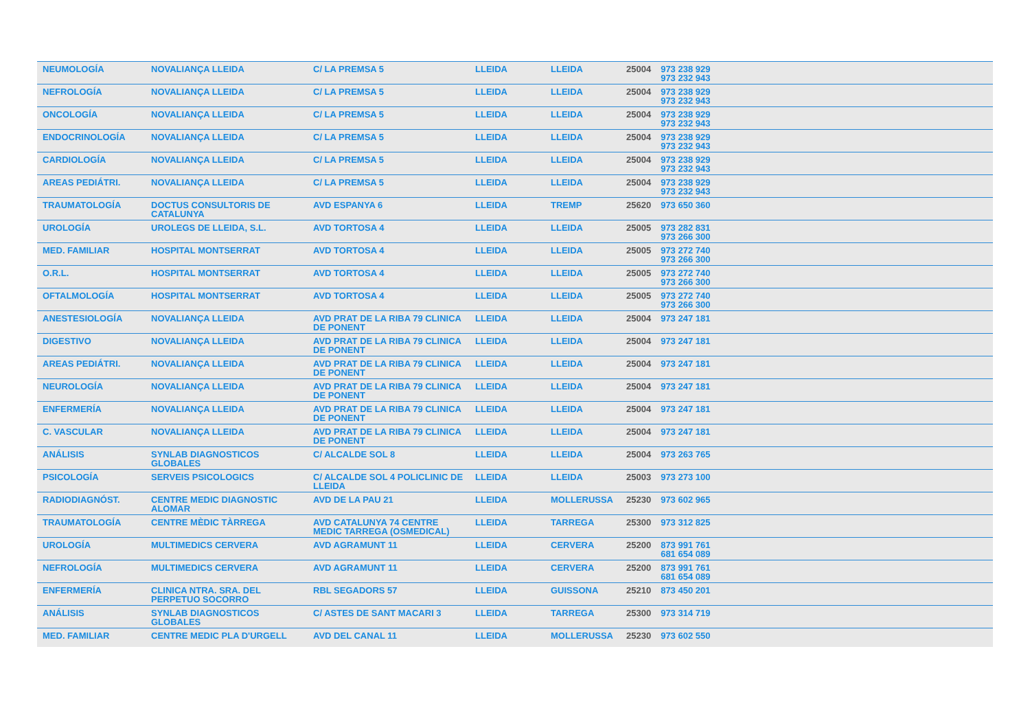| NEUMOLOGÍA | NOVALIANÇA LLEIDA | C/ LA PREMSA 5 | LLEIDA | LLEIDA | 25004 | 973 238 929 973 232 943 |
| NEFROLOGÍA | NOVALIANÇA LLEIDA | C/ LA PREMSA 5 | LLEIDA | LLEIDA | 25004 | 973 238 929 973 232 943 |
| ONCOLOGÍA | NOVALIANÇA LLEIDA | C/ LA PREMSA 5 | LLEIDA | LLEIDA | 25004 | 973 238 929 973 232 943 |
| ENDOCRINOLOGÍA | NOVALIANÇA LLEIDA | C/ LA PREMSA 5 | LLEIDA | LLEIDA | 25004 | 973 238 929 973 232 943 |
| CARDIOLOGÍA | NOVALIANÇA LLEIDA | C/ LA PREMSA 5 | LLEIDA | LLEIDA | 25004 | 973 238 929 973 232 943 |
| AREAS PEDIÁTRI. | NOVALIANÇA LLEIDA | C/ LA PREMSA 5 | LLEIDA | LLEIDA | 25004 | 973 238 929 973 232 943 |
| TRAUMATOLOGÍA | DOCTUS CONSULTORIS DE CATALUNYA | AVD ESPANYA 6 | LLEIDA | TREMP | 25620 | 973 650 360 |
| UROLOGÍA | UROLEGS DE LLEIDA, S.L. | AVD TORTOSA 4 | LLEIDA | LLEIDA | 25005 | 973 282 831 973 266 300 |
| MED. FAMILIAR | HOSPITAL MONTSERRAT | AVD TORTOSA 4 | LLEIDA | LLEIDA | 25005 | 973 272 740 973 266 300 |
| O.R.L. | HOSPITAL MONTSERRAT | AVD TORTOSA 4 | LLEIDA | LLEIDA | 25005 | 973 272 740 973 266 300 |
| OFTALMOLOGÍA | HOSPITAL MONTSERRAT | AVD TORTOSA 4 | LLEIDA | LLEIDA | 25005 | 973 272 740 973 266 300 |
| ANESTESIOLOGÍA | NOVALIANÇA LLEIDA | AVD PRAT DE LA RIBA 79 CLINICA DE PONENT | LLEIDA | LLEIDA | 25004 | 973 247 181 |
| DIGESTIVO | NOVALIANÇA LLEIDA | AVD PRAT DE LA RIBA 79 CLINICA DE PONENT | LLEIDA | LLEIDA | 25004 | 973 247 181 |
| AREAS PEDIÁTRI. | NOVALIANÇA LLEIDA | AVD PRAT DE LA RIBA 79 CLINICA DE PONENT | LLEIDA | LLEIDA | 25004 | 973 247 181 |
| NEUROLOGÍA | NOVALIANÇA LLEIDA | AVD PRAT DE LA RIBA 79 CLINICA DE PONENT | LLEIDA | LLEIDA | 25004 | 973 247 181 |
| ENFERMERÍA | NOVALIANÇA LLEIDA | AVD PRAT DE LA RIBA 79 CLINICA DE PONENT | LLEIDA | LLEIDA | 25004 | 973 247 181 |
| C. VASCULAR | NOVALIANÇA LLEIDA | AVD PRAT DE LA RIBA 79 CLINICA DE PONENT | LLEIDA | LLEIDA | 25004 | 973 247 181 |
| ANÁLISIS | SYNLAB DIAGNOSTICOS GLOBALES | C/ ALCALDE SOL 8 | LLEIDA | LLEIDA | 25004 | 973 263 765 |
| PSICOLOGÍA | SERVEIS PSICOLOGICS | C/ ALCALDE SOL 4 POLICLINIC DE LLEIDA | LLEIDA | LLEIDA | 25003 | 973 273 100 |
| RADIODIAGNÓST. | CENTRE MEDIC DIAGNOSTIC ALOMAR | AVD DE LA PAU 21 | LLEIDA | MOLLERUSSA | 25230 | 973 602 965 |
| TRAUMATOLOGÍA | CENTRE MÈDIC TÀRREGA | AVD CATALUNYA 74 CENTRE MEDIC TARREGA (OSMEDICAL) | LLEIDA | TARREGA | 25300 | 973 312 825 |
| UROLOGÍA | MULTIMEDICS CERVERA | AVD AGRAMUNT 11 | LLEIDA | CERVERA | 25200 | 873 991 761 681 654 089 |
| NEFROLOGÍA | MULTIMEDICS CERVERA | AVD AGRAMUNT 11 | LLEIDA | CERVERA | 25200 | 873 991 761 681 654 089 |
| ENFERMERÍA | CLINICA NTRA. SRA. DEL PERPETUO SOCORRO | RBL SEGADORS 57 | LLEIDA | GUISSONA | 25210 | 873 450 201 |
| ANÁLISIS | SYNLAB DIAGNOSTICOS GLOBALES | C/ ASTES DE SANT MACARI 3 | LLEIDA | TARREGA | 25300 | 973 314 719 |
| MED. FAMILIAR | CENTRE MEDIC PLA D'URGELL | AVD DEL CANAL 11 | LLEIDA | MOLLERUSSA | 25230 | 973 602 550 |